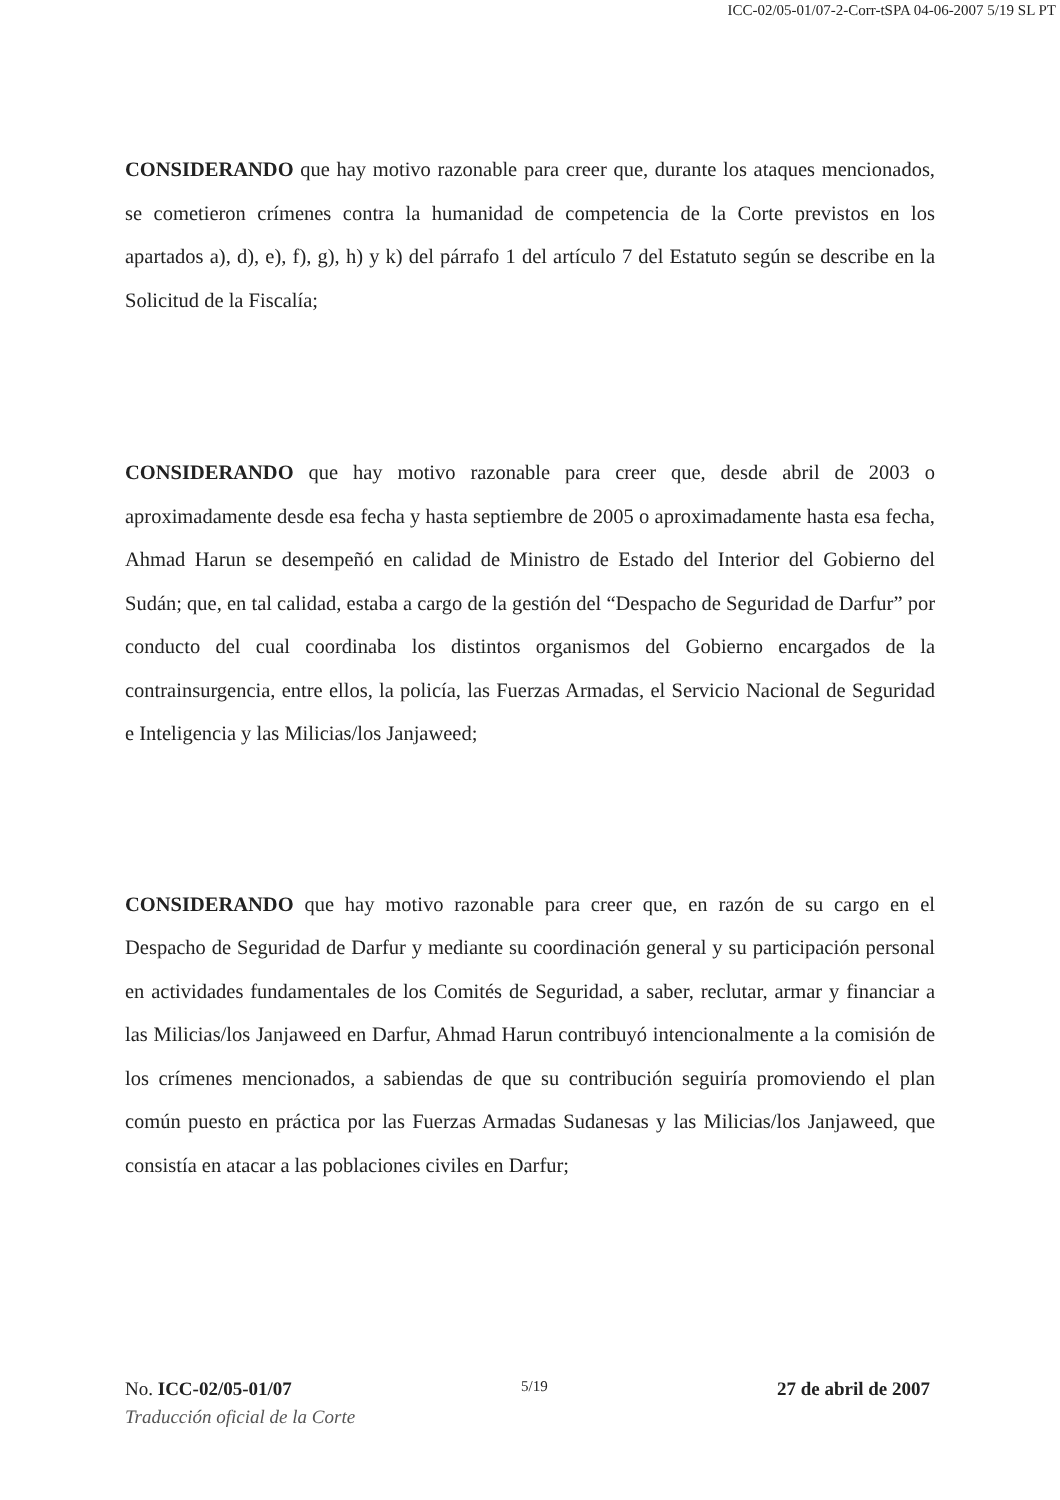ICC-02/05-01/07-2-Corr-tSPA 04-06-2007 5/19 SL PT
CONSIDERANDO que hay motivo razonable para creer que, durante los ataques mencionados, se cometieron crímenes contra la humanidad de competencia de la Corte previstos en los apartados a), d), e), f), g), h) y k) del párrafo 1 del artículo 7 del Estatuto según se describe en la Solicitud de la Fiscalía;
CONSIDERANDO que hay motivo razonable para creer que, desde abril de 2003 o aproximadamente desde esa fecha y hasta septiembre de 2005 o aproximadamente hasta esa fecha, Ahmad Harun se desempeñó en calidad de Ministro de Estado del Interior del Gobierno del Sudán; que, en tal calidad, estaba a cargo de la gestión del “Despacho de Seguridad de Darfur” por conducto del cual coordinaba los distintos organismos del Gobierno encargados de la contrainsurgencia, entre ellos, la policía, las Fuerzas Armadas, el Servicio Nacional de Seguridad e Inteligencia y las Milicias/los Janjaweed;
CONSIDERANDO que hay motivo razonable para creer que, en razón de su cargo en el Despacho de Seguridad de Darfur y mediante su coordinación general y su participación personal en actividades fundamentales de los Comités de Seguridad, a saber, reclutar, armar y financiar a las Milicias/los Janjaweed en Darfur, Ahmad Harun contribuyó intencionalmente a la comisión de los crímenes mencionados, a sabiendas de que su contribución seguiría promoviendo el plan común puesto en práctica por las Fuerzas Armadas Sudanesas y las Milicias/los Janjaweed, que consistía en atacar a las poblaciones civiles en Darfur;
No. ICC-02/05-01/07 5/19 27 de abril de 2007
Traducción oficial de la Corte